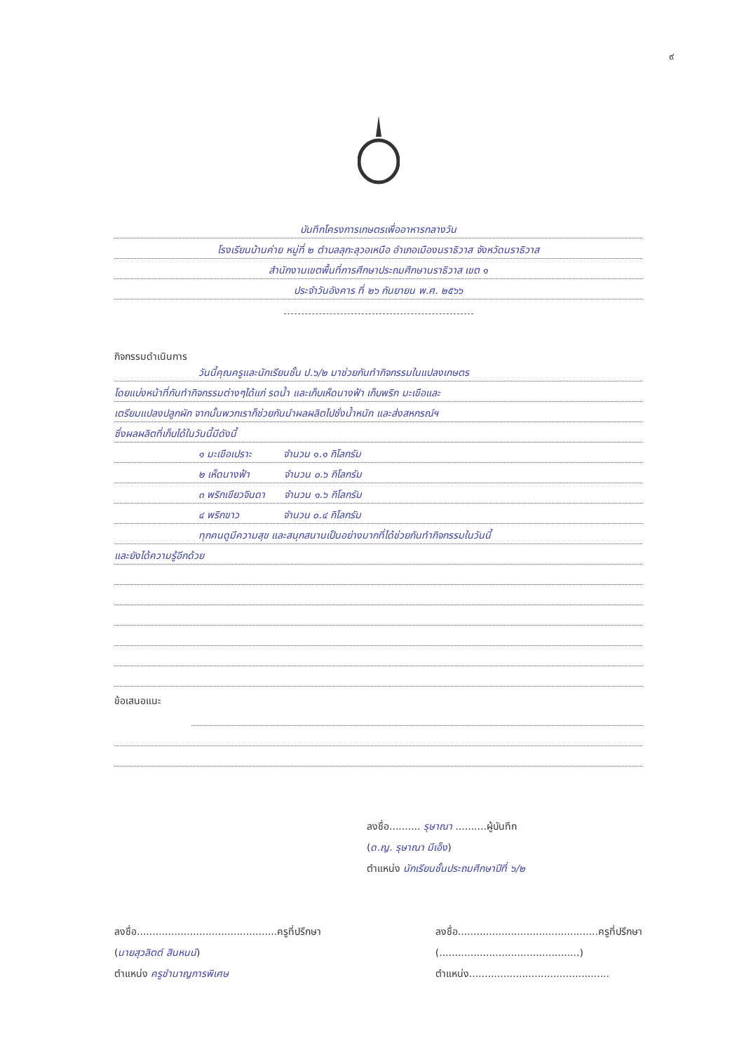๙
บันทึกโครงการเกษตรเพื่ออาหารกลางวัน
โรงเรียนบ้านค่าย หมู่ที่ ๒ ตำบลลุกะลุวอเหนือ อำเภอเมืองนราธิวาส จังหวัดนราธิวาส
สำนักงานเขตพื้นที่การศึกษาประถมศึกษานราธิวาส เขต ๑
ประจำวันอังคาร ที่ ๒๖ กันยายน พ.ศ. ๒๕๖๖
กิจกรรมดำเนินการ
วันนี้คุณครูและนักเรียนชั้น ป.๖/๒ มาช่วยกันทำกิจกรรมในแปลงเกษตร
โดยแบ่งหน้าที่กันทำกิจกรรมต่างๆได้แก่ รดน้ำ และเก็บเห็ดนางฟ้า เก็บพริก มะเขือและ
เตรียมแปลงปลูกผัก จากนั้นพวกเราก็ช่วยกันนำผลผลิตไปชั่งน้ำหนัก และส่งสหกรณ์ฯ
ซึ่งผลผลิตที่เก็บได้ในวันนี้มีดังนี้
๑ มะเขือเปราะ จำนวน ๑.๑ กิโลกรัม
๒ เห็ดนางฟ้า จำนวน ๐.๖ กิโลกรัม
๓ พริกเขียวจินดา จำนวน ๑.๖ กิโลกรัม
๔ พริกขาว จำนวน ๐.๔ กิโลกรัม
ทุกคนดูมีความสุข และสนุกสนานเป็นอย่างมากที่ได้ช่วยกันทำกิจกรรมในวันนี้
และยังได้ความรู้อีกด้วย
ข้อเสนอแนะ
ลงชื่อ.......... รุษาณา ..........ผู้บันทึก
(ด.ญ. รุษาณา มีเอ็ง)
ตำแหน่ง นักเรียนชั้นประถมศึกษาปีที่ ๖/๒
ลงชื่อ.............................................ครูที่ปรึกษา
(นายสุวลิตต์ สินหนน์)
ตำแหน่ง ครูชำนาญการพิเศษ
ลงชื่อ.............................................ครูที่ปรึกษา
(.............................................)
ตำแหน่ง.............................................